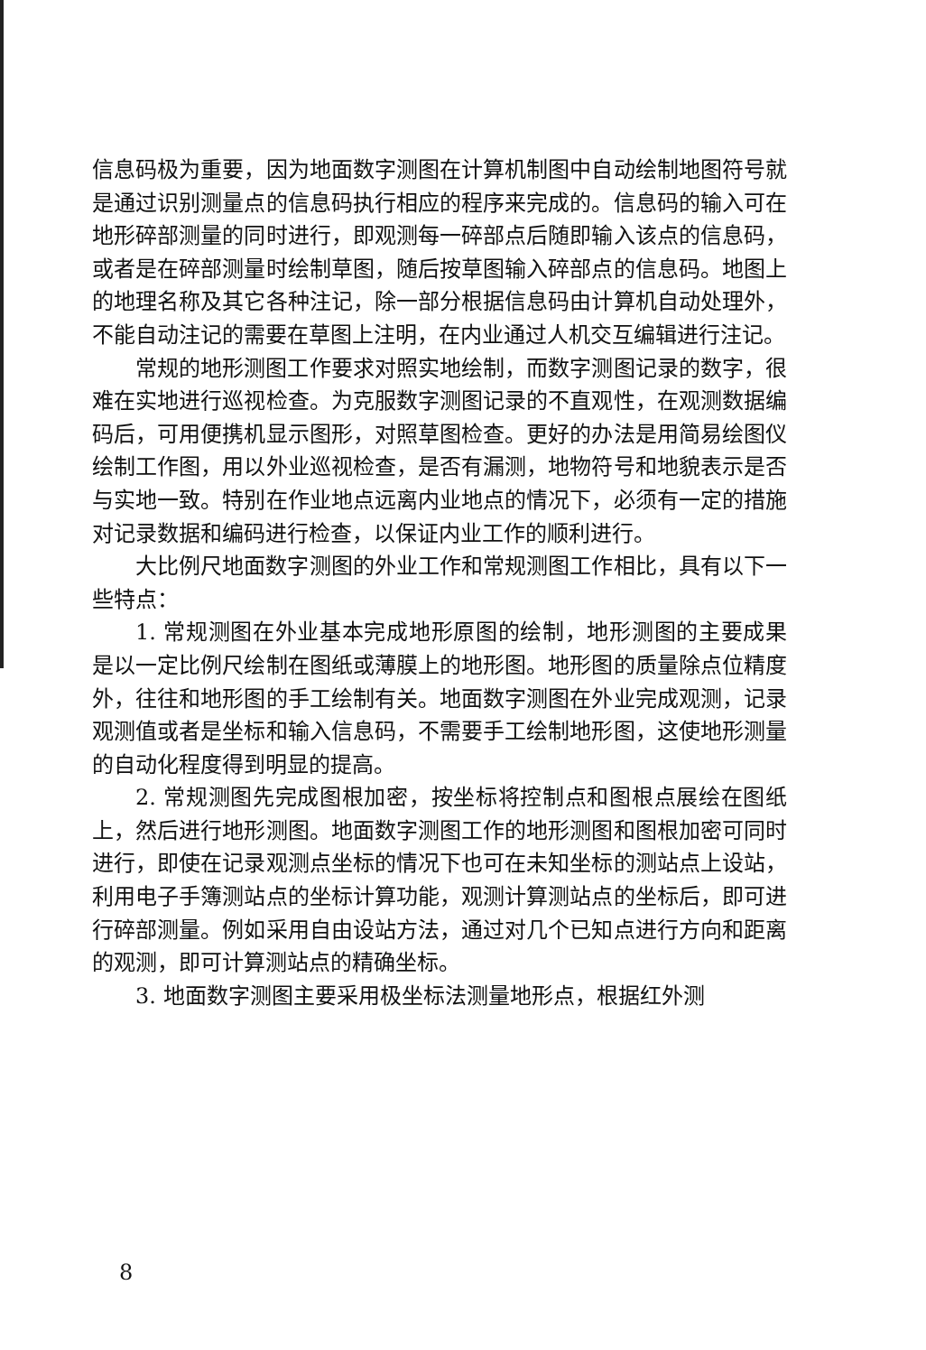信息码极为重要，因为地面数字测图在计算机制图中自动绘制地图符号就是通过识别测量点的信息码执行相应的程序来完成的。信息码的输入可在地形碎部测量的同时进行，即观测每一碎部点后随即输入该点的信息码，或者是在碎部测量时绘制草图，随后按草图输入碎部点的信息码。地图上的地理名称及其它各种注记，除一部分根据信息码由计算机自动处理外，不能自动注记的需要在草图上注明，在内业通过人机交互编辑进行注记。
常规的地形测图工作要求对照实地绘制，而数字测图记录的数字，很难在实地进行巡视检查。为克服数字测图记录的不直观性，在观测数据编码后，可用便携机显示图形，对照草图检查。更好的办法是用简易绘图仪绘制工作图，用以外业巡视检查，是否有漏测，地物符号和地貌表示是否与实地一致。特别在作业地点远离内业地点的情况下，必须有一定的措施对记录数据和编码进行检查，以保证内业工作的顺利进行。
大比例尺地面数字测图的外业工作和常规测图工作相比，具有以下一些特点：
1. 常规测图在外业基本完成地形原图的绘制，地形测图的主要成果是以一定比例尺绘制在图纸或薄膜上的地形图。地形图的质量除点位精度外，往往和地形图的手工绘制有关。地面数字测图在外业完成观测，记录观测值或者是坐标和输入信息码，不需要手工绘制地形图，这使地形测量的自动化程度得到明显的提高。
2. 常规测图先完成图根加密，按坐标将控制点和图根点展绘在图纸上，然后进行地形测图。地面数字测图工作的地形测图和图根加密可同时进行，即使在记录观测点坐标的情况下也可在未知坐标的测站点上设站，利用电子手簿测站点的坐标计算功能，观测计算测站点的坐标后，即可进行碎部测量。例如采用自由设站方法，通过对几个已知点进行方向和距离的观测，即可计算测站点的精确坐标。
3. 地面数字测图主要采用极坐标法测量地形点，根据红外测
8